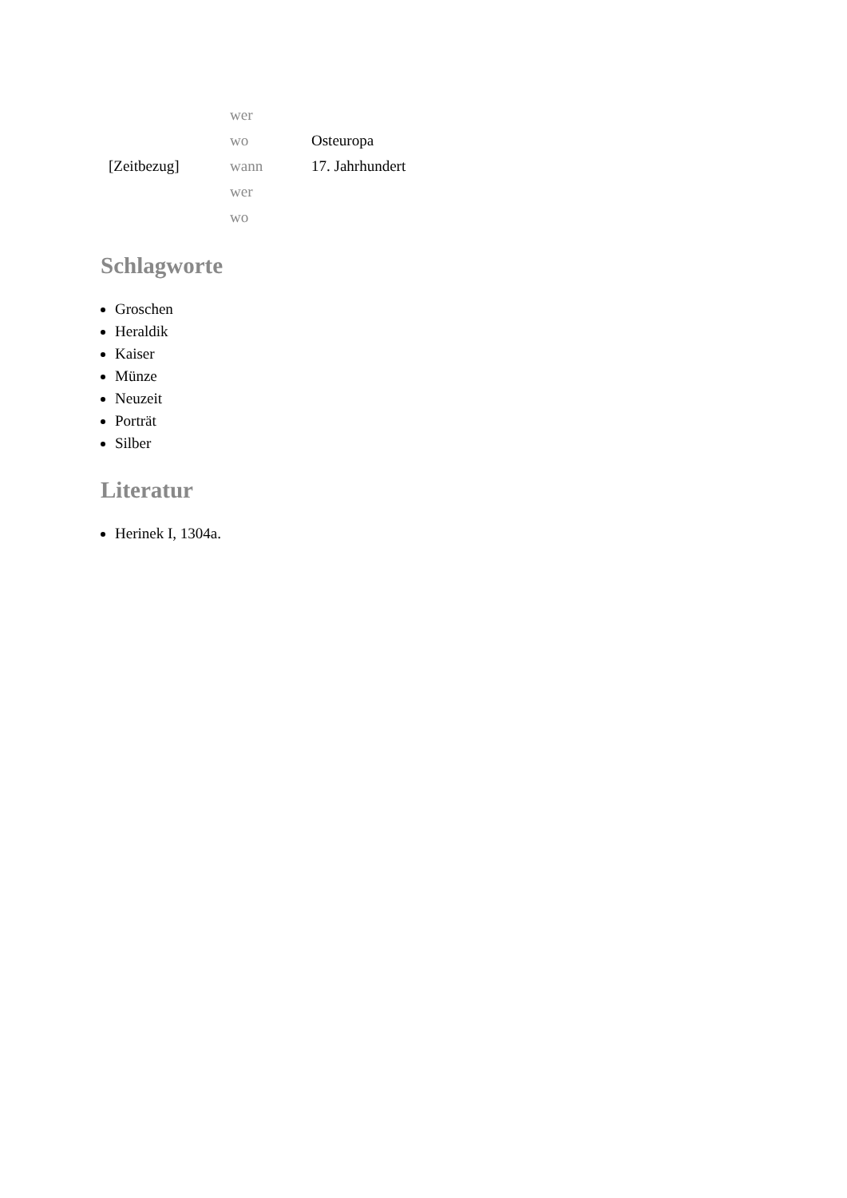| | wer | |
| | wo | Osteuropa |
| [Zeitbezug] | wann | 17. Jahrhundert |
| | wer | |
| | wo | |
Schlagworte
Groschen
Heraldik
Kaiser
Münze
Neuzeit
Porträt
Silber
Literatur
Herinek I, 1304a.